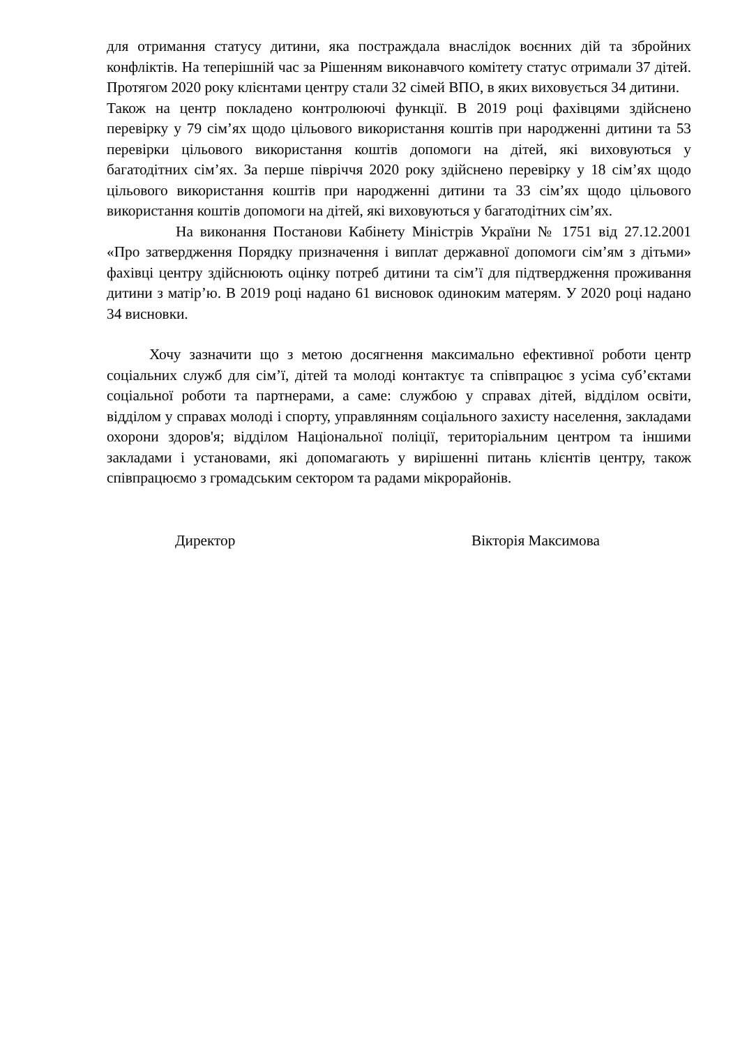для отримання статусу дитини, яка постраждала внаслідок воєнних дій та збройних конфліктів. На теперішній час за Рішенням виконавчого комітету статус отримали 37 дітей. Протягом 2020 року клієнтами центру стали 32 сімей ВПО, в яких виховується 34 дитини.
Також на центр покладено контролюючі функції. В 2019 році фахівцями здійснено перевірку у 79 сім’ях щодо цільового використання коштів при народженні дитини та 53 перевірки цільового використання коштів допомоги на дітей, які виховуються у багатодітних сім’ях. За перше півріччя 2020 року здійснено перевірку у 18 сім’ях щодо цільового використання коштів при народженні дитини та 33 сім’ях щодо цільового використання коштів допомоги на дітей, які виховуються у багатодітних сім’ях.
На виконання Постанови Кабінету Міністрів України № 1751 від 27.12.2001 «Про затвердження Порядку призначення і виплат державної допомоги сім’ям з дітьми» фахівці центру здійснюють оцінку потреб дитини та сім’ї для підтвердження проживання дитини з матір’ю. В 2019 році надано 61 висновок одиноким матерям. У 2020 році надано 34 висновки.
Хочу зазначити що з метою досягнення максимально ефективної роботи центр соціальних служб для сім’ї, дітей та молоді контактує та співпрацює з усіма суб’єктами соціальної роботи та партнерами, а саме: службою у справах дітей, відділом освіти, відділом у справах молоді і спорту, управлянням соціального захисту населення, закладами охорони здоров'я; відділом Національної поліції, територіальним центром та іншими закладами і установами, які допомагають у вирішенні питань клієнтів центру, також співпрацюємо з громадським сектором та радами мікрорайонів.
Директор Вікторія Максимова